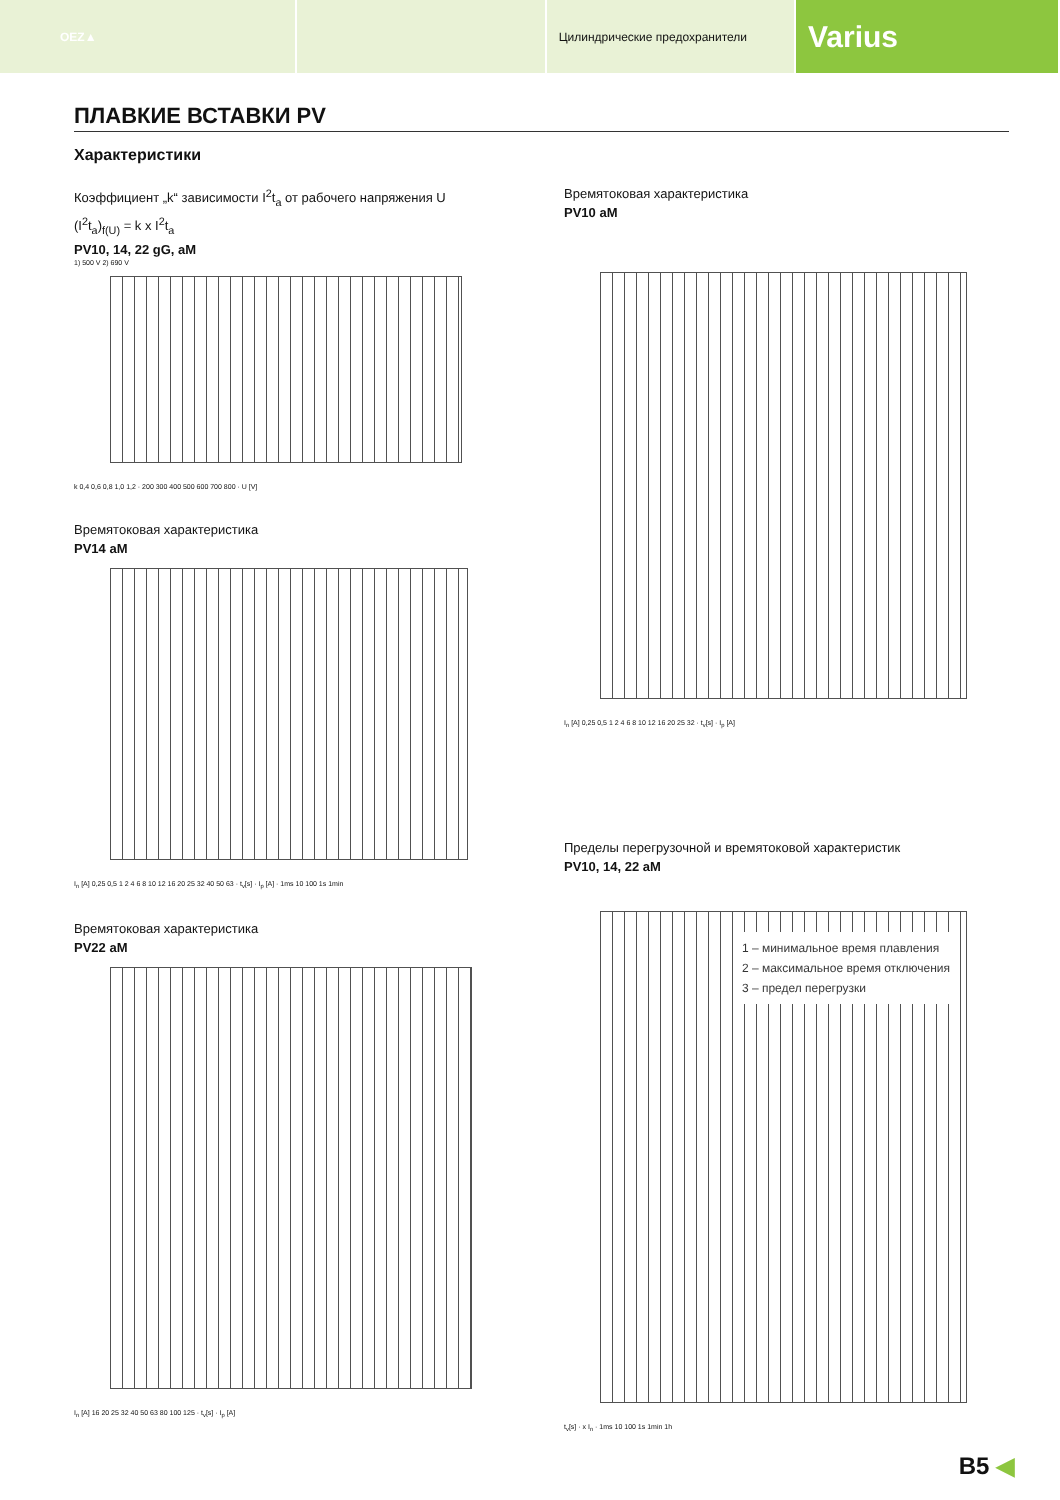OEZ▲ Цилиндрические предохранители
Varius
ПЛАВКИЕ ВСТАВКИ PV
Характеристики
Коэффициент „k“ зависимости I<sup>2</sup>t<sub>a</sub> от рабочего напряжения U
(I<sup>2</sup>t<sub>a</sub>)<sub>f(U)</sub> = k x I<sup>2</sup>t<sub>a</sub>
PV10, 14, 22 gG, aM
1) 500 V 2) 690 V
k 0,4 0,6 0,8 1,0 1,2 · 200 300 400 500 600 700 800 · U [V]
Времятоковая характеристика
PV14 aM
I<sub>n</sub> [A] 0,25 0,5 1 2 4 6 8 10 12 16 20 25 32 40 50 63 · t<sub>v</sub>[s] · I<sub>p</sub> [A] · 1ms 10 100 1s 1min
Времятоковая характеристика
PV22 aM
I<sub>n</sub> [A] 16 20 25 32 40 50 63 80 100 125 · t<sub>v</sub>[s] · I<sub>p</sub> [A]
Времятоковая характеристика
PV10 aM
I<sub>n</sub> [A] 0,25 0,5 1 2 4 6 8 10 12 16 20 25 32 · t<sub>v</sub>[s] · I<sub>p</sub> [A]
Пределы перегрузочной и времятоковой характеристик
PV10, 14, 22 aM
1 – минимальное время плавления
2 – максимальное время отключения
3 – предел перегрузки
t<sub>v</sub>[s] · x I<sub>n</sub> · 1ms 10 100 1s 1min 1h
B5 ◀